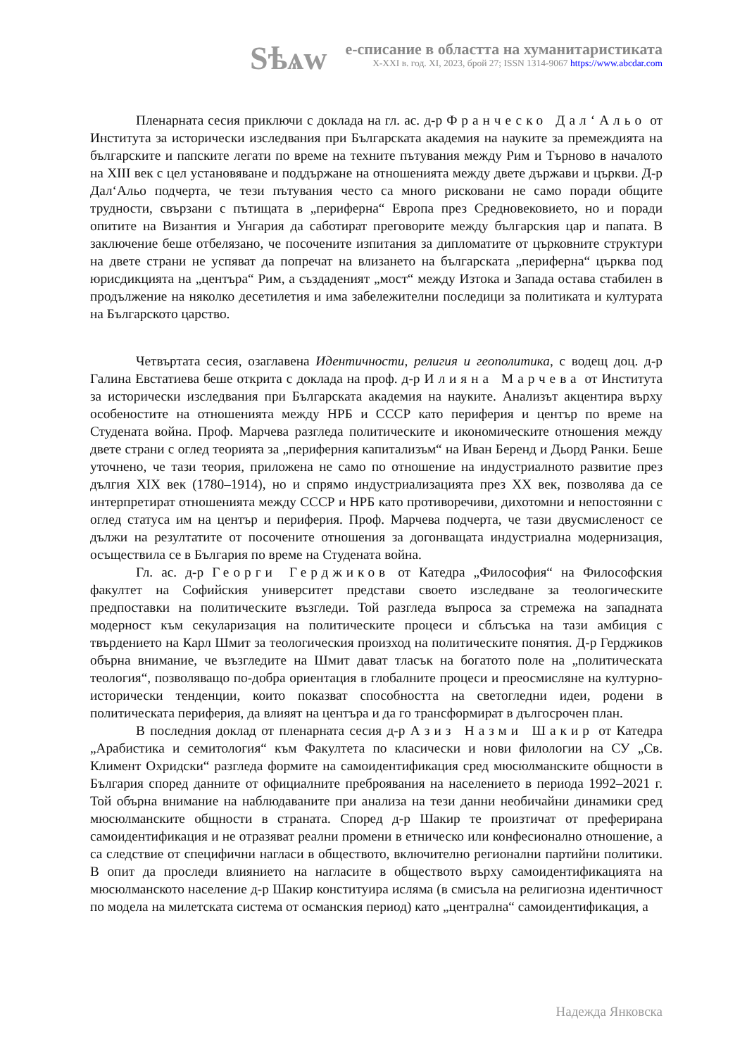Sѣѧw
е-списание в областта на хуманитаристиката
X-XXI в. год. XI, 2023, брой 27; ISSN 1314-9067 https://www.abcdar.com
Пленарната сесия приключи с доклада на гл. ас. д-р Франческо Дал‘Альо от Института за исторически изследвания при Българската академия на науките за премеждията на българските и папските легати по време на техните пътувания между Рим и Търново в началото на XIII век с цел установяване и поддържане на отношенията между двете държави и църкви. Д-р Дал‘Альо подчерта, че тези пътувания често са много рисковани не само поради общите трудности, свързани с пътищата в „периферна“ Европа през Средновековието, но и поради опитите на Византия и Унгария да саботират преговорите между българския цар и папата. В заключение беше отбелязано, че посочените изпитания за дипломатите от църковните структури на двете страни не успяват да попречат на влизането на българската „периферна“ църква под юрисдикцията на „центъра“ Рим, а създаденият „мост“ между Изтока и Запада остава стабилен в продължение на няколко десетилетия и има забележителни последици за политиката и културата на Българското царство.
Четвъртата сесия, озаглавена Идентичности, религия и геополитика, с водещ доц. д-р Галина Евстатиева беше открита с доклада на проф. д-р Илияна Марчева от Института за исторически изследвания при Българската академия на науките. Анализът акцентира върху особеностите на отношенията между НРБ и СССР като периферия и център по време на Студената война. Проф. Марчева разгледа политическите и икономическите отношения между двете страни с оглед теорията за „периферния капитализъм“ на Иван Беренд и Дьорд Ранки. Беше уточнено, че тази теория, приложена не само по отношение на индустриалното развитие през дългия XIX век (1780–1914), но и спрямо индустриализацията през XX век, позволява да се интерпретират отношенията между СССР и НРБ като противоречиви, дихотомни и непостоянни с оглед статуса им на център и периферия. Проф. Марчева подчерта, че тази двусмисленост се дължи на резултатите от посочените отношения за догонващата индустриална модернизация, осъществила се в България по време на Студената война.
Гл. ас. д-р Георги Герджиков от Катедра „Философия“ на Философския факултет на Софийския университет представи своето изследване за теологическите предпоставки на политическите възгледи. Той разгледа въпроса за стремежа на западната модерност към секуларизация на политическите процеси и сблъсъка на тази амбиция с твърдението на Карл Шмит за теологическия произход на политическите понятия. Д-р Герджиков обърна внимание, че възгледите на Шмит дават тласък на богатото поле на „политическата теология“, позволяващо по-добра ориентация в глобалните процеси и преосмисляне на културно-исторически тенденции, които показват способността на светогледни идеи, родени в политическата периферия, да влияят на центъра и да го трансформират в дългосрочен план.
В последния доклад от пленарната сесия д-р Азиз Назми Шакир от Катедра „Арабистика и семитология“ към Факултета по класически и нови филологии на СУ „Св. Климент Охридски“ разгледа формите на самоидентификация сред мюсюлманските общности в България според данните от официалните преброявания на населението в периода 1992–2021 г. Той обърна внимание на наблюдаваните при анализа на тези данни необичайни динамики сред мюсюлманските общности в страната. Според д-р Шакир те произтичат от преферирана самоидентификация и не отразяват реални промени в етническо или конфесионално отношение, а са следствие от специфични нагласи в обществото, включително регионални партийни политики. В опит да проследи влиянието на нагласите в обществото върху самоидентификацията на мюсюлманското население д-р Шакир конституира исляма (в смисъла на религиозна идентичност по модела на милетската система от османския период) като „централна“ самоидентификация, а
Надежда Янковска